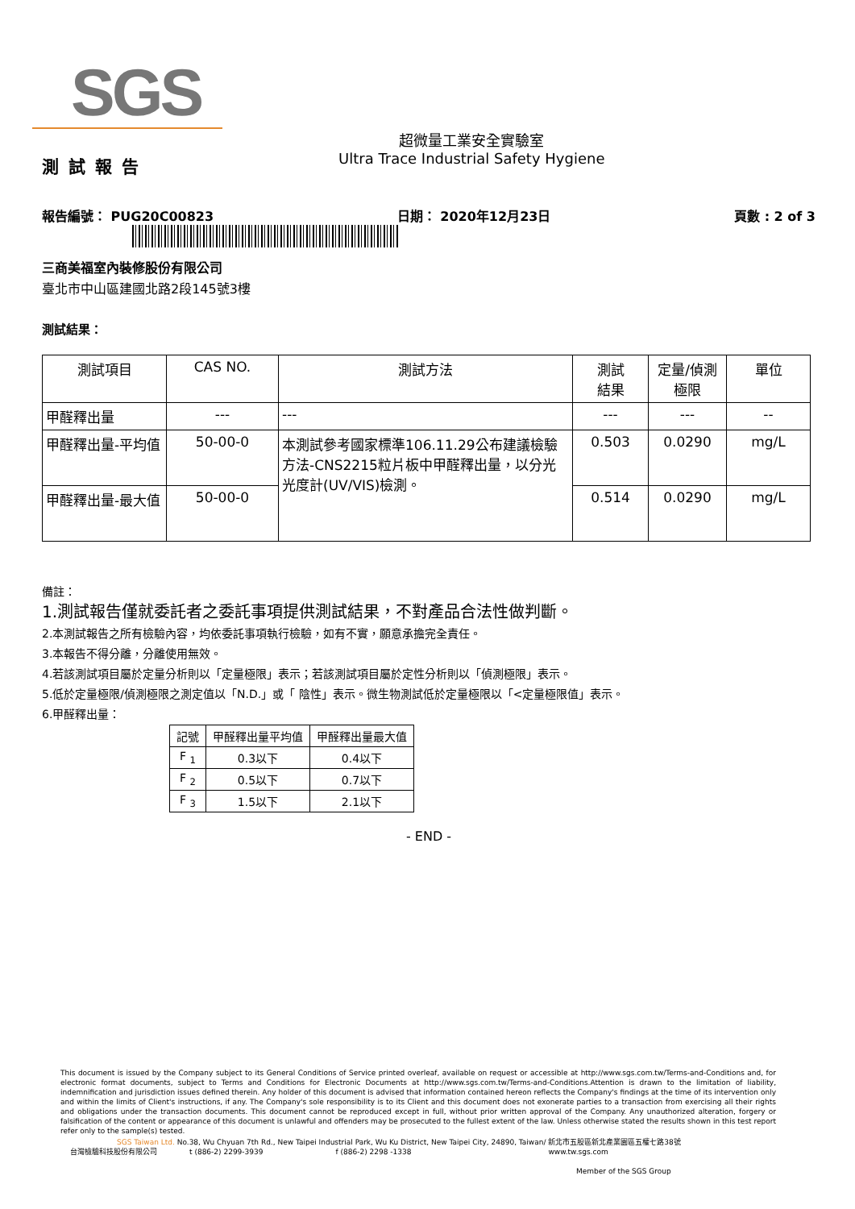SGS
超微量工業安全實驗室
Ultra Trace Industrial Safety Hygiene
測試報告
報告編號： PUG20C00823 日期： 2020年12月23日 頁數 : 2 of 3
三商美福室內裝修股份有限公司
臺北市中山區建國北路2段145號3樓
測試結果：
| 測試項目 | CAS NO. | 測試方法 | 測試 結果 | 定量/偵測 極限 | 單位 |
| --- | --- | --- | --- | --- | --- |
| 甲醛釋出量 | --- | --- | --- | --- | -- |
| 甲醛釋出量-平均值 | 50-00-0 | 本測試參考國家標準106.11.29公布建議檢驗方法-CNS2215粒片板中甲醛釋出量，以分光光度計(UV/VIS)檢測。 | 0.503 | 0.0290 | mg/L |
| 甲醛釋出量-最大值 | 50-00-0 | | 0.514 | 0.0290 | mg/L |
備註：
1.測試報告僅就委託者之委託事項提供測試結果，不對產品合法性做判斷。
2.本測試報告之所有檢驗內容，均依委託事項執行檢驗，如有不實，願意承擔完全責任。
3.本報告不得分離，分離使用無效。
4.若該測試項目屬於定量分析則以「定量極限」表示；若該測試項目屬於定性分析則以「偵測極限」表示。
5.低於定量極限/偵測極限之測定值以「N.D.」或「 陰性」表示。微生物測試低於定量極限以「<定量極限值」表示。
6.甲醛釋出量：
| 記號 | 甲醛釋出量平均值 | 甲醛釋出量最大值 |
| F <sub>1</sub> | 0.3以下 | 0.4以下 |
| F <sub>2</sub> | 0.5以下 | 0.7以下 |
| F <sub>3</sub> | 1.5以下 | 2.1以下 |
- END -
This document is issued by the Company subject to its General Conditions of Service printed overleaf, available on request or accessible at http://www.sgs.com.tw/Terms-and-Conditions and, for electronic format documents, subject to Terms and Conditions for Electronic Documents at http://www.sgs.com.tw/Terms-and-Conditions.Attention is drawn to the limitation of liability, indemnification and jurisdiction issues defined therein. Any holder of this document is advised that information contained hereon reflects the Company's findings at the time of its intervention only and within the limits of Client's instructions, if any. The Company's sole responsibility is to its Client and this document does not exonerate parties to a transaction from exercising all their rights and obligations under the transaction documents. This document cannot be reproduced except in full, without prior written approval of the Company. Any unauthorized alteration, forgery or falsification of the content or appearance of this document is unlawful and offenders may be prosecuted to the fullest extent of the law. Unless otherwise stated the results shown in this test report refer only to the sample(s) tested.
SGS Taiwan Ltd. No.38, Wu Chyuan 7th Rd., New Taipei Industrial Park, Wu Ku District, New Taipei City, 24890, Taiwan/ 新北市五股區新北產業園區五權七路38號
台灣檢驗科技股份有限公司 t (886-2) 2299-3939 f (886-2) 2298 -1338 www.tw.sgs.com
Member of the SGS Group